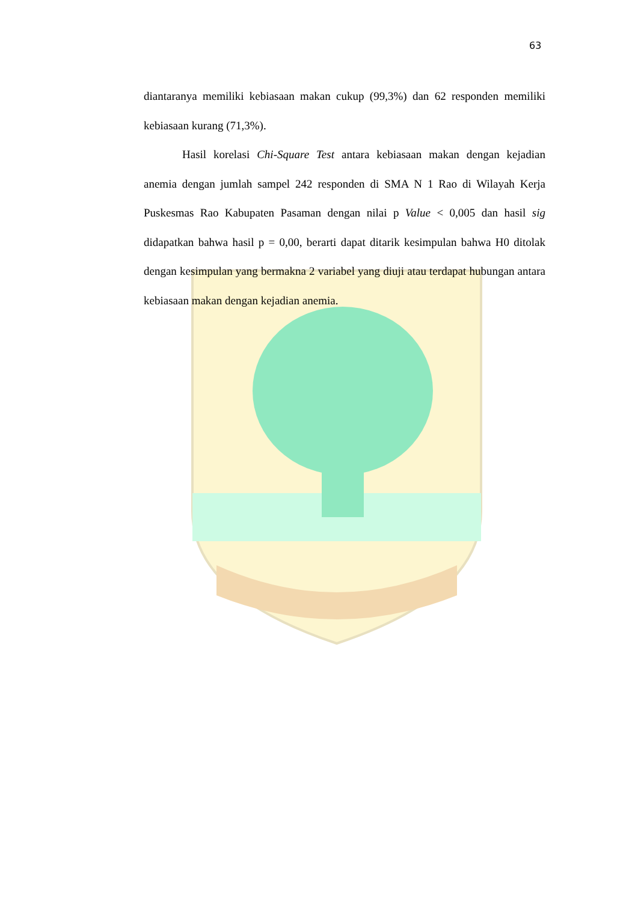63
diantaranya memiliki kebiasaan makan cukup (99,3%) dan 62 responden memiliki kebiasaan kurang (71,3%).
Hasil korelasi Chi-Square Test antara kebiasaan makan dengan kejadian anemia dengan jumlah sampel 242 responden di SMA N 1 Rao di Wilayah Kerja Puskesmas Rao Kabupaten Pasaman dengan nilai p Value < 0,005 dan hasil sig didapatkan bahwa hasil p = 0,00, berarti dapat ditarik kesimpulan bahwa H0 ditolak dengan kesimpulan yang bermakna 2 variabel yang diuji atau terdapat hubungan antara kebiasaan makan dengan kejadian anemia.